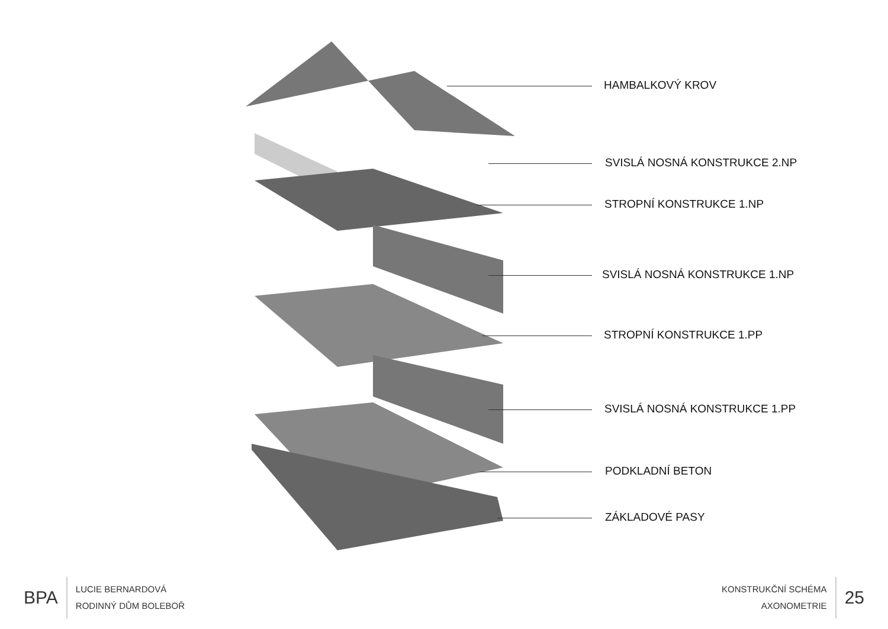HAMBALKOVÝ KROV
SVISLÁ NOSNÁ KONSTRUKCE 2.NP
STROPNÍ KONSTRUKCE 1.NP
SVISLÁ NOSNÁ KONSTRUKCE 1.NP
STROPNÍ KONSTRUKCE 1.PP
SVISLÁ NOSNÁ KONSTRUKCE 1.PP
PODKLADNÍ BETON
ZÁKLADOVÉ PASY
BPA
LUCIE BERNARDOVÁ
RODINNÝ DŮM BOLEBOŘ
KONSTRUKČNÍ SCHÉMA
AXONOMETRIE
25